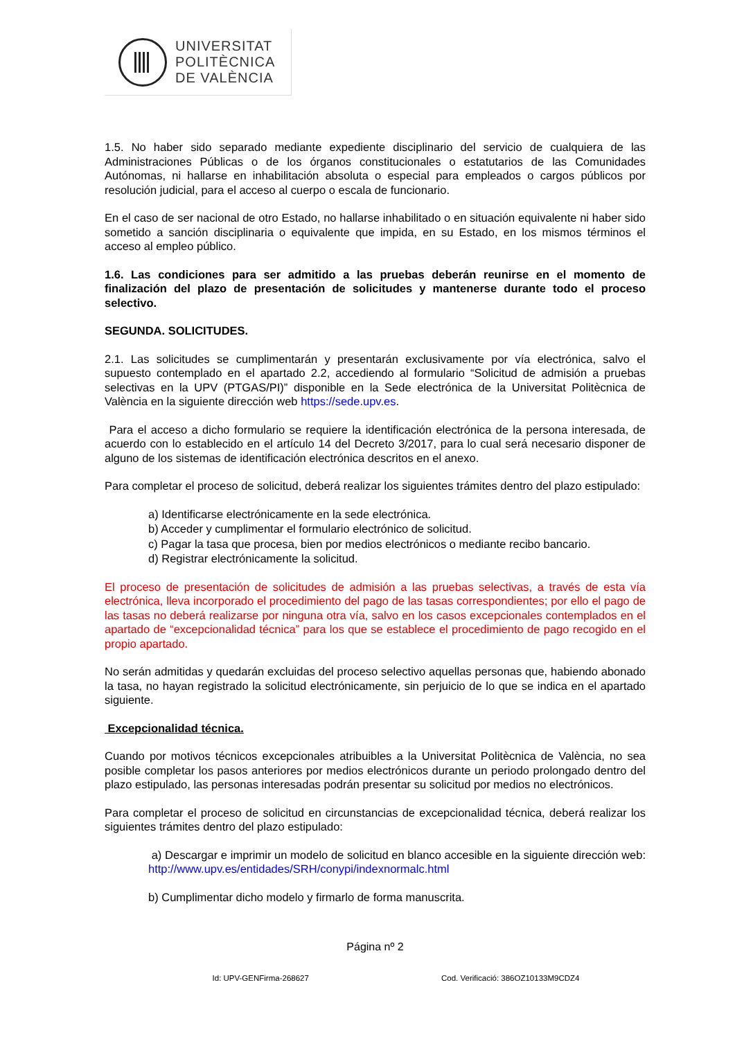UNIVERSITAT
POLITÈCNICA
DE VALÈNCIA
1.5. No haber sido separado mediante expediente disciplinario del servicio de cualquiera de las Administraciones Públicas o de los órganos constitucionales o estatutarios de las Comunidades Autónomas, ni hallarse en inhabilitación absoluta o especial para empleados o cargos públicos por resolución judicial, para el acceso al cuerpo o escala de funcionario.
En el caso de ser nacional de otro Estado, no hallarse inhabilitado o en situación equivalente ni haber sido sometido a sanción disciplinaria o equivalente que impida, en su Estado, en los mismos términos el acceso al empleo público.
1.6. Las condiciones para ser admitido a las pruebas deberán reunirse en el momento de finalización del plazo de presentación de solicitudes y mantenerse durante todo el proceso selectivo.
SEGUNDA. SOLICITUDES.
2.1. Las solicitudes se cumplimentarán y presentarán exclusivamente por vía electrónica, salvo el supuesto contemplado en el apartado 2.2, accediendo al formulario “Solicitud de admisión a pruebas selectivas en la UPV (PTGAS/PI)” disponible en la Sede electrónica de la Universitat Politècnica de València en la siguiente dirección web https://sede.upv.es.
Para el acceso a dicho formulario se requiere la identificación electrónica de la persona interesada, de acuerdo con lo establecido en el artículo 14 del Decreto 3/2017, para lo cual será necesario disponer de alguno de los sistemas de identificación electrónica descritos en el anexo.
Para completar el proceso de solicitud, deberá realizar los siguientes trámites dentro del plazo estipulado:
a) Identificarse electrónicamente en la sede electrónica.
b) Acceder y cumplimentar el formulario electrónico de solicitud.
c) Pagar la tasa que procesa, bien por medios electrónicos o mediante recibo bancario.
d) Registrar electrónicamente la solicitud.
El proceso de presentación de solicitudes de admisión a las pruebas selectivas, a través de esta vía electrónica, lleva incorporado el procedimiento del pago de las tasas correspondientes; por ello el pago de las tasas no deberá realizarse por ninguna otra vía, salvo en los casos excepcionales contemplados en el apartado de “excepcionalidad técnica” para los que se establece el procedimiento de pago recogido en el propio apartado.
No serán admitidas y quedarán excluidas del proceso selectivo aquellas personas que, habiendo abonado la tasa, no hayan registrado la solicitud electrónicamente, sin perjuicio de lo que se indica en el apartado siguiente.
Excepcionalidad técnica.
Cuando por motivos técnicos excepcionales atribuibles a la Universitat Politècnica de València, no sea posible completar los pasos anteriores por medios electrónicos durante un periodo prolongado dentro del plazo estipulado, las personas interesadas podrán presentar su solicitud por medios no electrónicos.
Para completar el proceso de solicitud en circunstancias de excepcionalidad técnica, deberá realizar los siguientes trámites dentro del plazo estipulado:
a) Descargar e imprimir un modelo de solicitud en blanco accesible en la siguiente dirección web: http://www.upv.es/entidades/SRH/conypi/indexnormalc.html
b) Cumplimentar dicho modelo y firmarlo de forma manuscrita.
Página nº 2
Id: UPV-GENFirma-268627 Cod. Verificació: 386OZ10133M9CDZ4